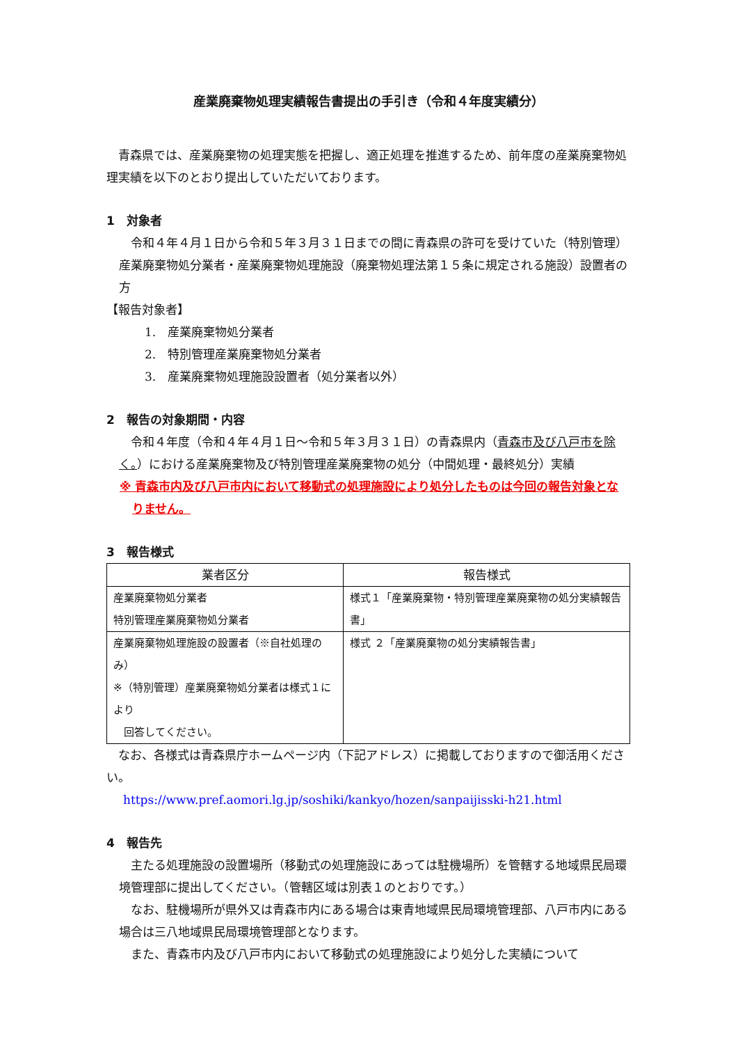産業廃棄物処理実績報告書提出の手引き（令和４年度実績分）
青森県では、産業廃棄物の処理実態を把握し、適正処理を推進するため、前年度の産業廃棄物処理実績を以下のとおり提出していただいております。
1　対象者
令和４年４月１日から令和５年３月３１日までの間に青森県の許可を受けていた（特別管理）産業廃棄物処分業者・産業廃棄物処理施設（廃棄物処理法第１５条に規定される施設）設置者の方
【報告対象者】
1.　産業廃棄物処分業者
2.　特別管理産業廃棄物処分業者
3.　産業廃棄物処理施設設置者（処分業者以外）
2　報告の対象期間・内容
令和４年度（令和４年４月１日～令和５年３月３１日）の青森県内（青森市及び八戸市を除く。）における産業廃棄物及び特別管理産業廃棄物の処分（中間処理・最終処分）実績
※ 青森市内及び八戸市内において移動式の処理施設により処分したものは今回の報告対象となりません。
3　報告様式
| 業者区分 | 報告様式 |
| --- | --- |
| 産業廃棄物処分業者 特別管理産業廃棄物処分業者 | 様式１「産業廃棄物・特別管理産業廃棄物の処分実績報告書」 |
| 産業廃棄物処理施設の設置者（※自社処理のみ） ※（特別管理）産業廃棄物処分業者は様式１により 回答してください。 | 様式 ２「産業廃棄物の処分実績報告書」 |
なお、各様式は青森県庁ホームページ内（下記アドレス）に掲載しておりますので御活用ください。
https://www.pref.aomori.lg.jp/soshiki/kankyo/hozen/sanpaijisski-h21.html
4　報告先
主たる処理施設の設置場所（移動式の処理施設にあっては駐機場所）を管轄する地域県民局環境管理部に提出してください。（管轄区域は別表１のとおりです。）
なお、駐機場所が県外又は青森市内にある場合は東青地域県民局環境管理部、八戸市内にある場合は三八地域県民局環境管理部となります。
また、青森市内及び八戸市内において移動式の処理施設により処分した実績について